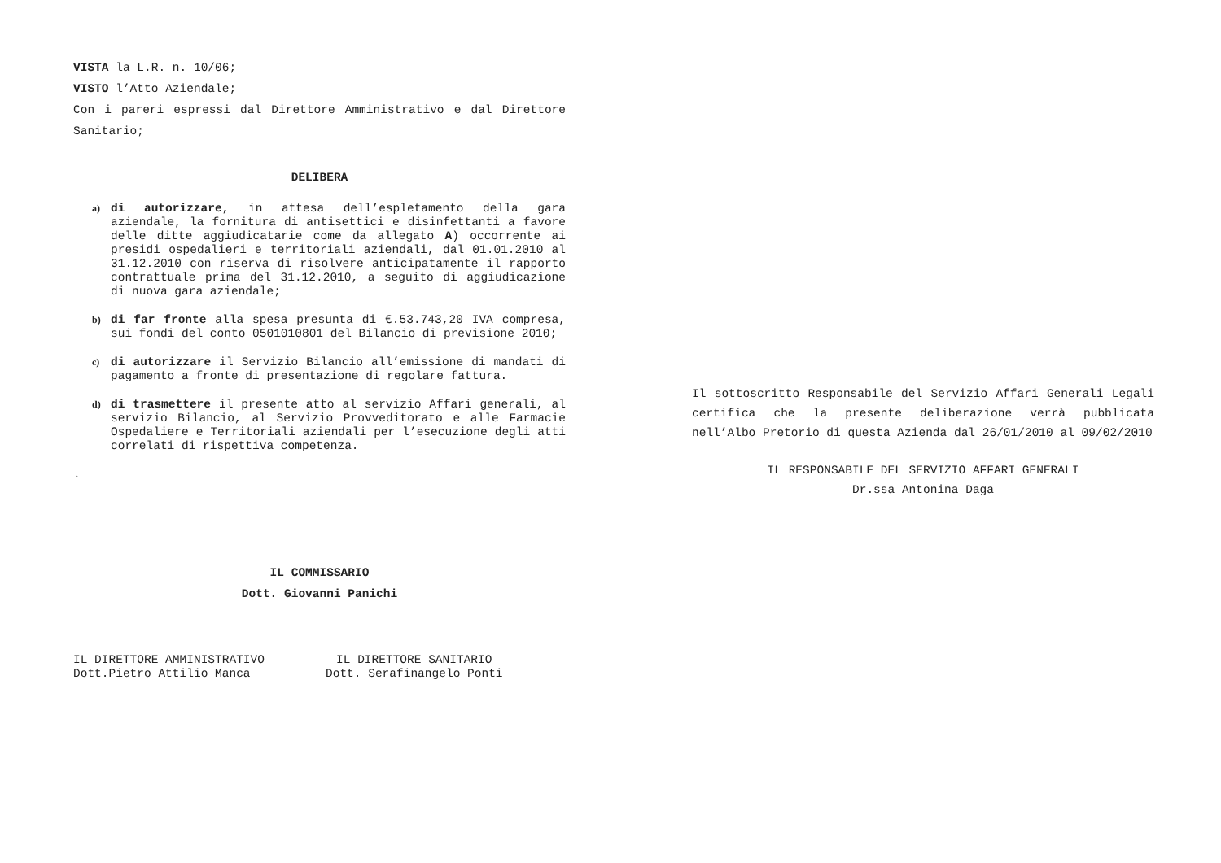VISTA la L.R. n. 10/06;
VISTO l’Atto Aziendale;
Con i pareri espressi dal Direttore Amministrativo e dal Direttore Sanitario;
DELIBERA
a) di autorizzare, in attesa dell’espletamento della gara aziendale, la fornitura di antisettici e disinfettanti a favore delle ditte aggiudicatarie come da allegato A) occorrente ai presidi ospedalieri e territoriali aziendali, dal 01.01.2010 al 31.12.2010 con riserva di risolvere anticipatamente il rapporto contrattuale prima del 31.12.2010, a seguito di aggiudicazione di nuova gara aziendale;
b) di far fronte alla spesa presunta di €.53.743,20 IVA compresa, sui fondi del conto 0501010801 del Bilancio di previsione 2010;
c) di autorizzare il Servizio Bilancio all’emissione di mandati di pagamento a fronte di presentazione di regolare fattura.
d) di trasmettere il presente atto al servizio Affari generali, al servizio Bilancio, al Servizio Provveditorato e alle Farmacie Ospedaliere e Territoriali aziendali per l’esecuzione degli atti correlati di rispettiva competenza.
.
IL COMMISSARIO
Dott. Giovanni Panichi
IL DIRETTORE AMMINISTRATIVO
Dott.Pietro Attilio Manca
IL DIRETTORE SANITARIO
Dott. Serafinangelo Ponti
Il sottoscritto Responsabile del Servizio Affari Generali Legali certifica che la presente deliberazione verrà pubblicata nell’Albo Pretorio di questa Azienda dal 26/01/2010 al 09/02/2010
IL RESPONSABILE DEL SERVIZIO AFFARI GENERALI
Dr.ssa Antonina Daga